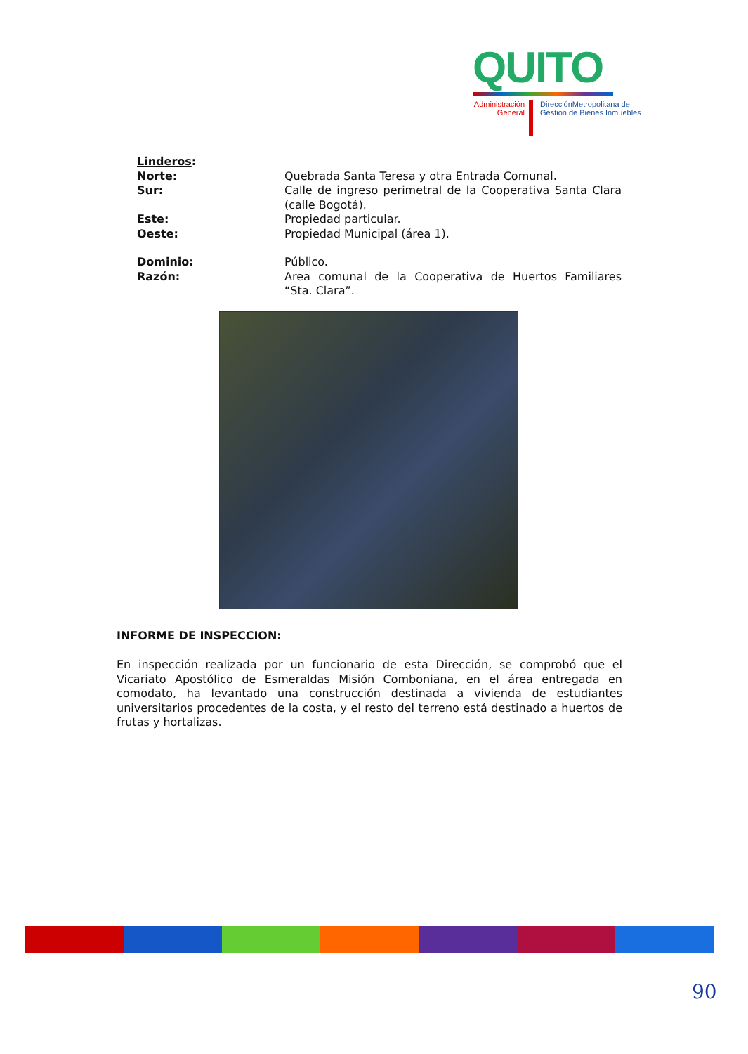QUITO
Administración General
DirecciónMetropolitana de
Gestión de Bienes Inmuebles
Linderos:
Norte: Quebrada Santa Teresa y otra Entrada Comunal.
Sur: Calle de ingreso perimetral de la Cooperativa Santa Clara (calle Bogotá).
Este: Propiedad particular.
Oeste: Propiedad Municipal (área 1).
Dominio: Público.
Razón: Area comunal de la Cooperativa de Huertos Familiares “Sta. Clara”.
INFORME DE INSPECCION:
En inspección realizada por un funcionario de esta Dirección, se comprobó que el Vicariato Apostólico de Esmeraldas Misión Comboniana, en el área entregada en comodato, ha levantado una construcción destinada a vivienda de estudiantes universitarios procedentes de la costa, y el resto del terreno está destinado a huertos de frutas y hortalizas.
90